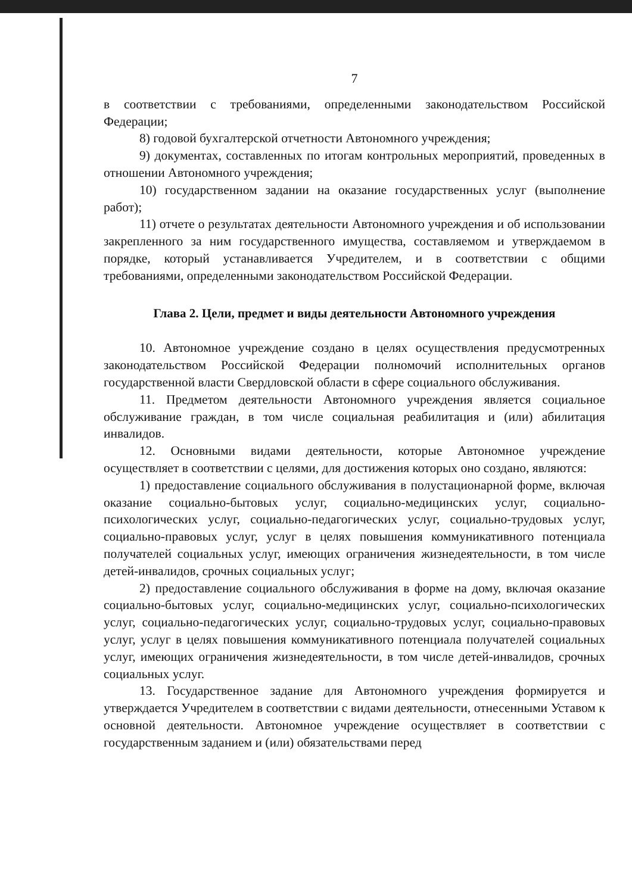7
в соответствии с требованиями, определенными законодательством Российской Федерации;
8) годовой бухгалтерской отчетности Автономного учреждения;
9) документах, составленных по итогам контрольных мероприятий, проведенных в отношении Автономного учреждения;
10) государственном задании на оказание государственных услуг (выполнение работ);
11) отчете о результатах деятельности Автономного учреждения и об использовании закрепленного за ним государственного имущества, составляемом и утверждаемом в порядке, который устанавливается Учредителем, и в соответствии с общими требованиями, определенными законодательством Российской Федерации.
Глава 2. Цели, предмет и виды деятельности Автономного учреждения
10. Автономное учреждение создано в целях осуществления предусмотренных законодательством Российской Федерации полномочий исполнительных органов государственной власти Свердловской области в сфере социального обслуживания.
11. Предметом деятельности Автономного учреждения является социальное обслуживание граждан, в том числе социальная реабилитация и (или) абилитация инвалидов.
12. Основными видами деятельности, которые Автономное учреждение осуществляет в соответствии с целями, для достижения которых оно создано, являются:
1) предоставление социального обслуживания в полустационарной форме, включая оказание социально-бытовых услуг, социально-медицинских услуг, социально-психологических услуг, социально-педагогических услуг, социально-трудовых услуг, социально-правовых услуг, услуг в целях повышения коммуникативного потенциала получателей социальных услуг, имеющих ограничения жизнедеятельности, в том числе детей-инвалидов, срочных социальных услуг;
2) предоставление социального обслуживания в форме на дому, включая оказание социально-бытовых услуг, социально-медицинских услуг, социально-психологических услуг, социально-педагогических услуг, социально-трудовых услуг, социально-правовых услуг, услуг в целях повышения коммуникативного потенциала получателей социальных услуг, имеющих ограничения жизнедеятельности, в том числе детей-инвалидов, срочных социальных услуг.
13. Государственное задание для Автономного учреждения формируется и утверждается Учредителем в соответствии с видами деятельности, отнесенными Уставом к основной деятельности. Автономное учреждение осуществляет в соответствии с государственным заданием и (или) обязательствами перед